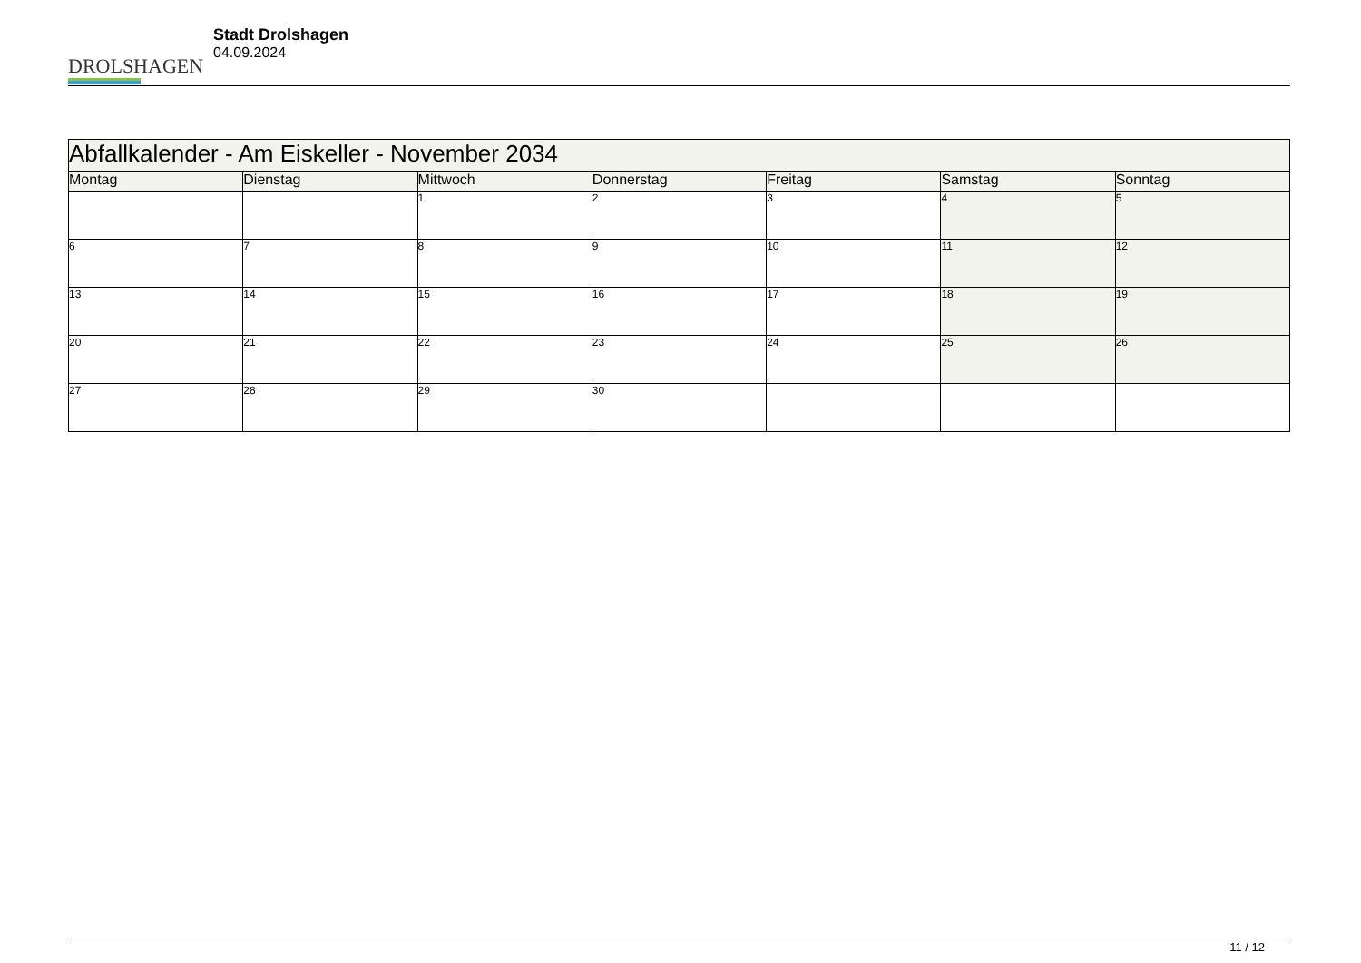DROLSHAGEN
Stadt Drolshagen
04.09.2024
| Abfallkalender - Am Eiskeller - November 2034 | | | | | | |
| --- | --- | --- | --- | --- | --- | --- |
| Montag | Dienstag | Mittwoch | Donnerstag | Freitag | Samstag | Sonntag |
| | | 1 | 2 | 3 | 4 | 5 |
| 6 | 7 | 8 | 9 | 10 | 11 | 12 |
| 13 | 14 | 15 | 16 | 17 | 18 | 19 |
| 20 | 21 | 22 | 23 | 24 | 25 | 26 |
| 27 | 28 | 29 | 30 | | | |
11 / 12